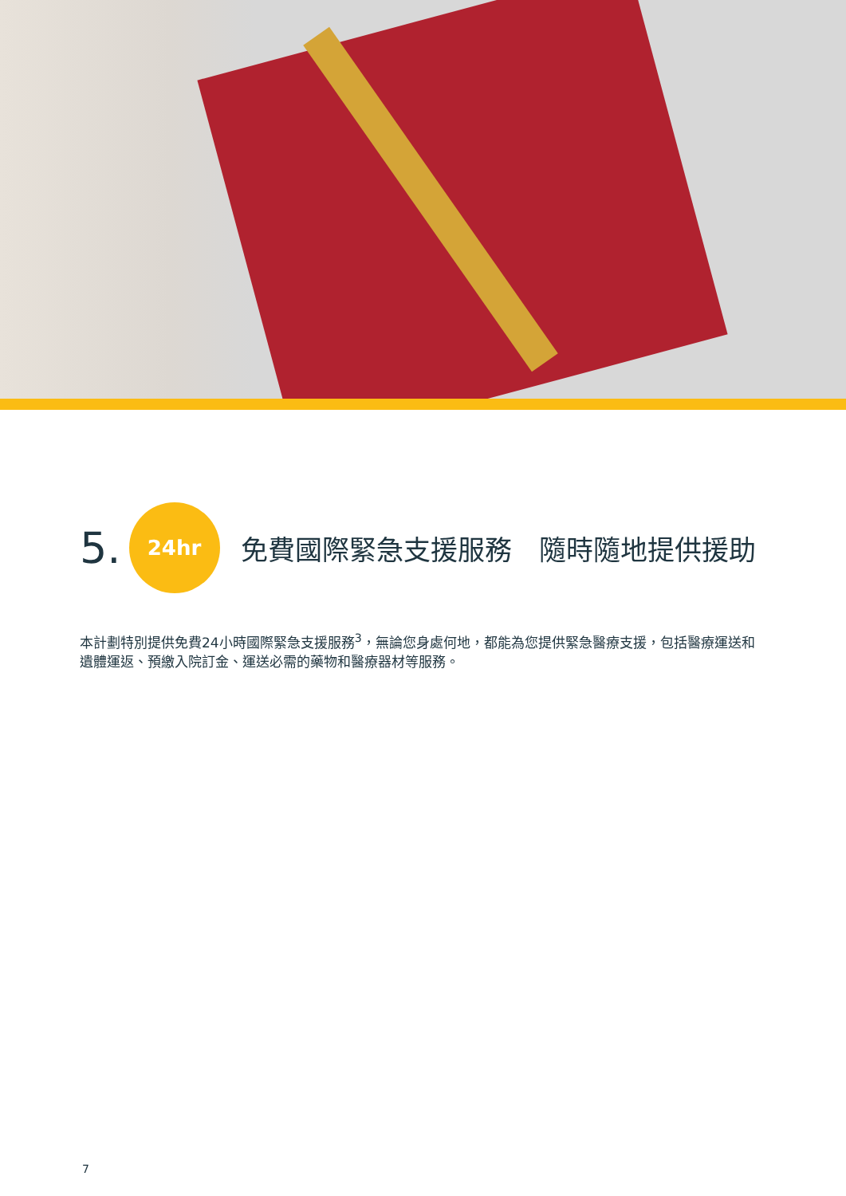5.
24hr
免費國際緊急支援服務　隨時隨地提供援助
本計劃特別提供免費24小時國際緊急支援服務<sup>3</sup>，無論您身處何地，都能為您提供緊急醫療支援，包括醫療運送和遺體運返、預繳入院訂金、運送必需的藥物和醫療器材等服務。
7